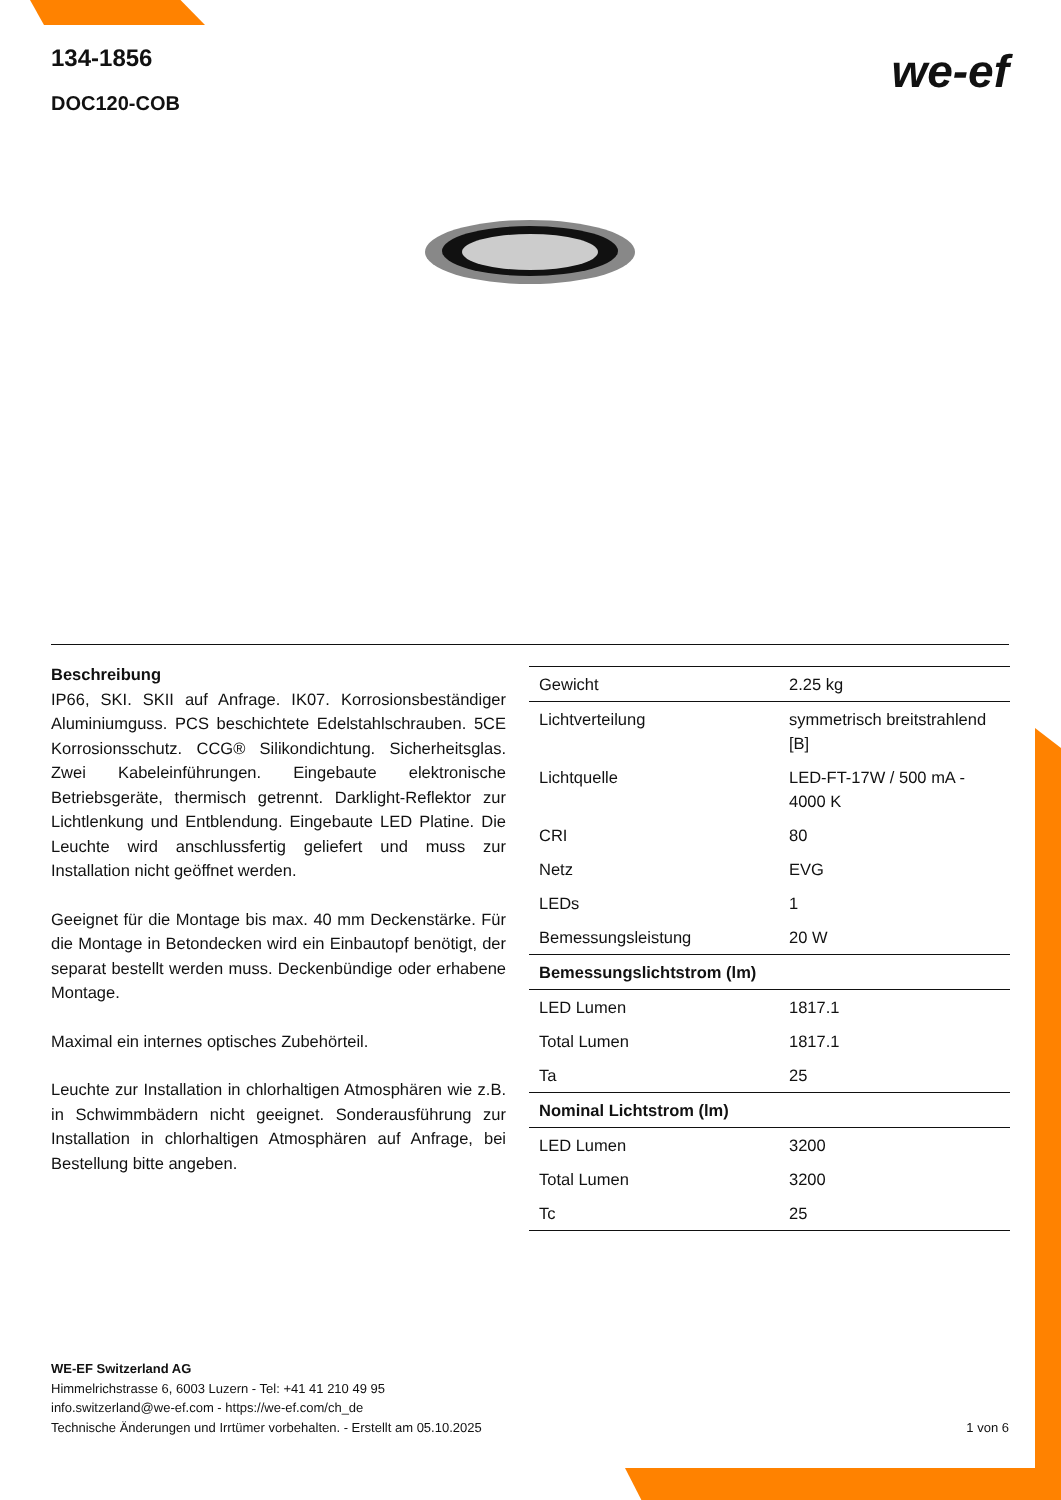134-1856
DOC120-COB
we-ef
Beschreibung
IP66, SKI. SKII auf Anfrage. IK07. Korrosionsbeständiger Aluminiumguss. PCS beschichtete Edelstahlschrauben. 5CE Korrosionsschutz. CCG® Silikondichtung. Sicherheitsglas. Zwei Kabeleinführungen. Eingebaute elektronische Betriebsgeräte, thermisch getrennt. Darklight-Reflektor zur Lichtlenkung und Entblendung. Eingebaute LED Platine. Die Leuchte wird anschlussfertig geliefert und muss zur Installation nicht geöffnet werden.
Geeignet für die Montage bis max. 40 mm Deckenstärke. Für die Montage in Betondecken wird ein Einbautopf benötigt, der separat bestellt werden muss. Deckenbündige oder erhabene Montage.
Maximal ein internes optisches Zubehörteil.
Leuchte zur Installation in chlorhaltigen Atmosphären wie z.B. in Schwimmbädern nicht geeignet. Sonderausführung zur Installation in chlorhaltigen Atmosphären auf Anfrage, bei Bestellung bitte angeben.
| Gewicht | 2.25 kg |
| Lichtverteilung | symmetrisch breitstrahlend [B] |
| Lichtquelle | LED-FT-17W / 500 mA - 4000 K |
| CRI | 80 |
| Netz | EVG |
| LEDs | 1 |
| Bemessungsleistung | 20 W |
| Bemessungslichtstrom (lm) | |
| LED Lumen | 1817.1 |
| Total Lumen | 1817.1 |
| Ta | 25 |
| Nominal Lichtstrom (lm) | |
| LED Lumen | 3200 |
| Total Lumen | 3200 |
| Tc | 25 |
WE-EF Switzerland AG
Himmelrichstrasse 6, 6003 Luzern - Tel: +41 41 210 49 95
info.switzerland@we-ef.com - https://we-ef.com/ch_de
Technische Änderungen und Irrtümer vorbehalten. - Erstellt am 05.10.2025
1 von 6